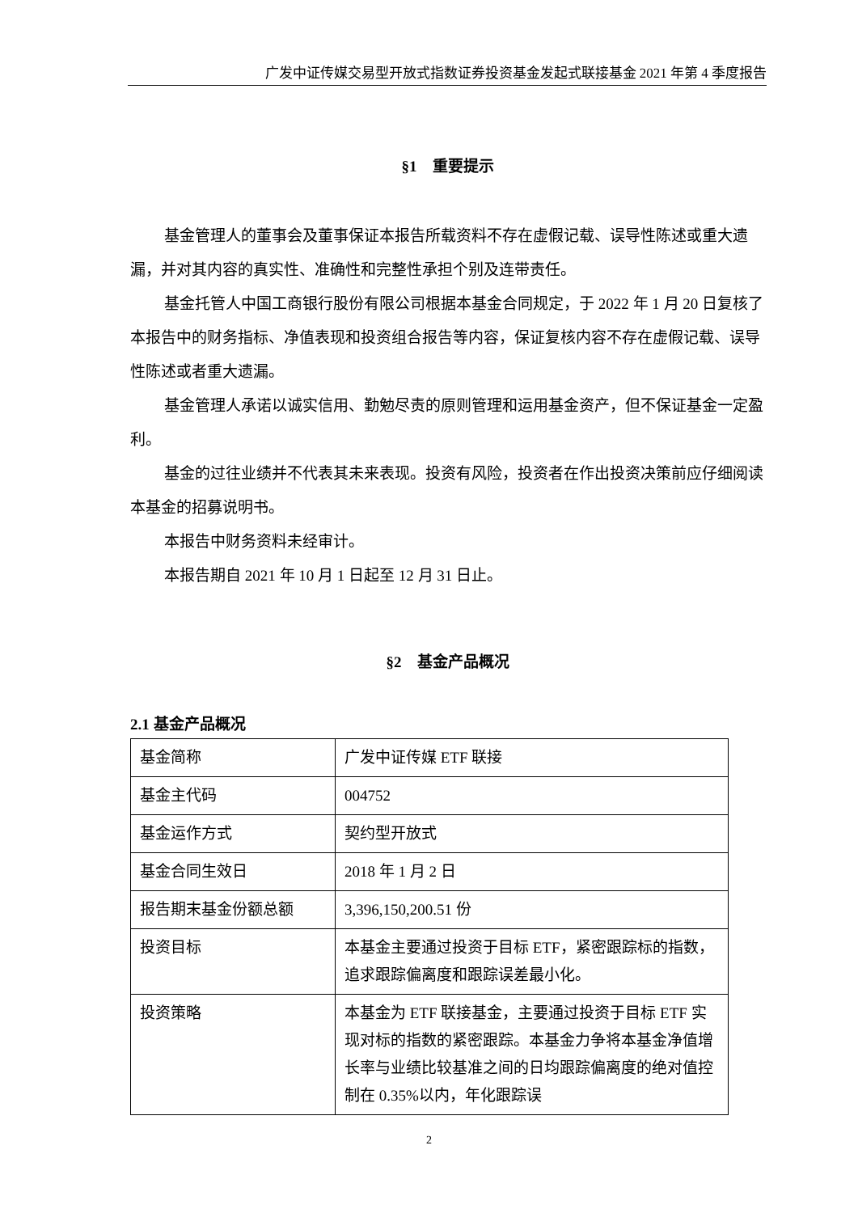广发中证传媒交易型开放式指数证券投资基金发起式联接基金 2021 年第 4 季度报告
§1　重要提示
基金管理人的董事会及董事保证本报告所载资料不存在虚假记载、误导性陈述或重大遗漏，并对其内容的真实性、准确性和完整性承担个别及连带责任。
基金托管人中国工商银行股份有限公司根据本基金合同规定，于 2022 年 1 月 20 日复核了本报告中的财务指标、净值表现和投资组合报告等内容，保证复核内容不存在虚假记载、误导性陈述或者重大遗漏。
基金管理人承诺以诚实信用、勤勉尽责的原则管理和运用基金资产，但不保证基金一定盈利。
基金的过往业绩并不代表其未来表现。投资有风险，投资者在作出投资决策前应仔细阅读本基金的招募说明书。
本报告中财务资料未经审计。
本报告期自 2021 年 10 月 1 日起至 12 月 31 日止。
§2　基金产品概况
2.1 基金产品概况
| 基金简称 | 广发中证传媒 ETF 联接 |
| 基金主代码 | 004752 |
| 基金运作方式 | 契约型开放式 |
| 基金合同生效日 | 2018 年 1 月 2 日 |
| 报告期末基金份额总额 | 3,396,150,200.51 份 |
| 投资目标 | 本基金主要通过投资于目标 ETF，紧密跟踪标的指数，追求跟踪偏离度和跟踪误差最小化。 |
| 投资策略 | 本基金为 ETF 联接基金，主要通过投资于目标 ETF 实现对标的指数的紧密跟踪。本基金力争将本基金净值增长率与业绩比较基准之间的日均跟踪偏离度的绝对值控制在 0.35%以内，年化跟踪误 |
2